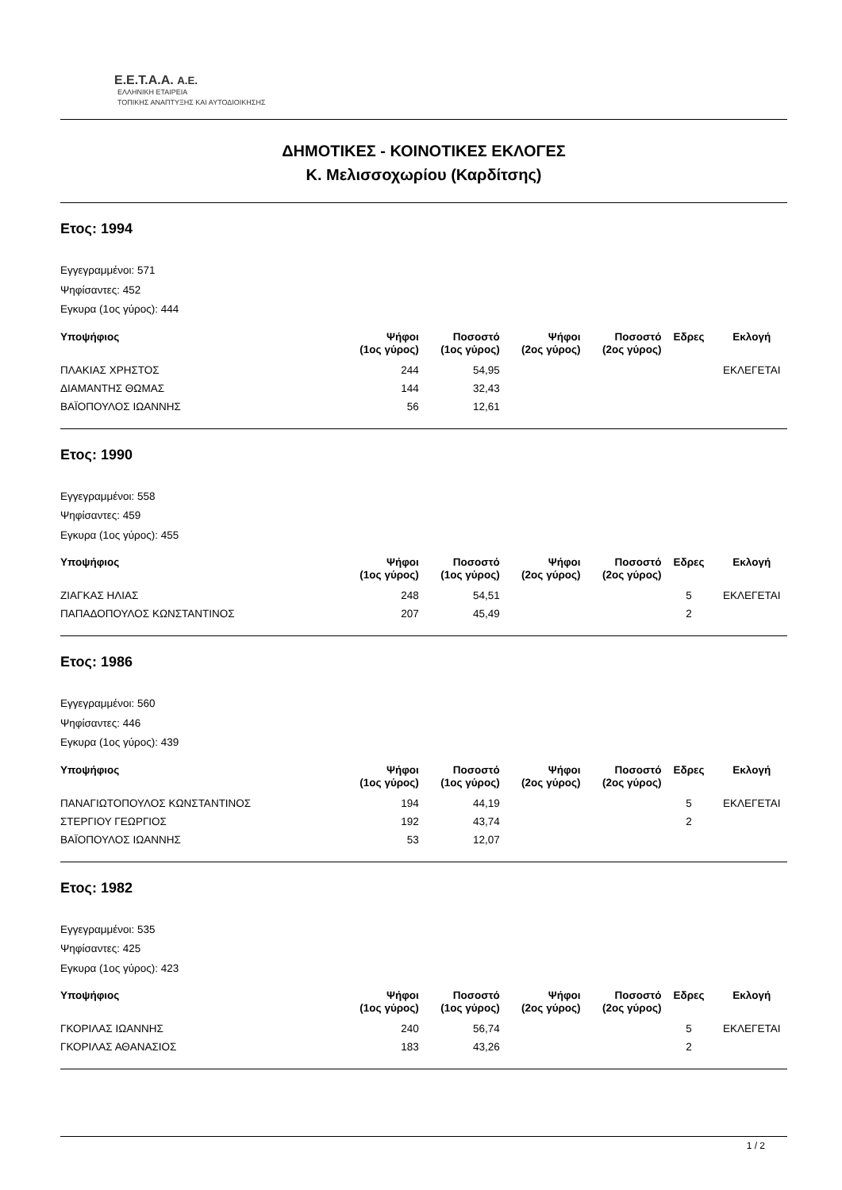E.E.T.A.A. A.E.
ΕΛΛΗΝΙΚΗ ΕΤΑΙΡΕΙΑ
ΤΟΠΙΚΗΣ ΑΝΑΠΤΥΞΗΣ ΚΑΙ ΑΥΤΟΔΙΟΙΚΗΣΗΣ
ΔΗΜΟΤΙΚΕΣ - ΚΟΙΝΟΤΙΚΕΣ ΕΚΛΟΓΕΣ
Κ. Μελισσοχωρίου (Καρδίτσης)
Ετος: 1994
Εγγεγραμμένοι: 571
Ψηφίσαντες: 452
Εγκυρα (1ος γύρος): 444
| Υποψήφιος | Ψήφοι (1ος γύρος) | Ποσοστό (1ος γύρος) | Ψήφοι (2ος γύρος) | Ποσοστό (2ος γύρος) | Εδρες | Εκλογή |
| --- | --- | --- | --- | --- | --- | --- |
| ΠΛΑΚΙΑΣ ΧΡΗΣΤΟΣ | 244 | 54,95 | | | | ΕΚΛΕΓΕΤΑΙ |
| ΔΙΑΜΑΝΤΗΣ ΘΩΜΑΣ | 144 | 32,43 | | | | |
| ΒΑΪΟΠΟΥΛΟΣ ΙΩΑΝΝΗΣ | 56 | 12,61 | | | | |
Ετος: 1990
Εγγεγραμμένοι: 558
Ψηφίσαντες: 459
Εγκυρα (1ος γύρος): 455
| Υποψήφιος | Ψήφοι (1ος γύρος) | Ποσοστό (1ος γύρος) | Ψήφοι (2ος γύρος) | Ποσοστό (2ος γύρος) | Εδρες | Εκλογή |
| --- | --- | --- | --- | --- | --- | --- |
| ΖΙΑΓΚΑΣ ΗΛΙΑΣ | 248 | 54,51 | | | 5 | ΕΚΛΕΓΕΤΑΙ |
| ΠΑΠΑΔΟΠΟΥΛΟΣ ΚΩΝΣΤΑΝΤΙΝΟΣ | 207 | 45,49 | | | 2 | |
Ετος: 1986
Εγγεγραμμένοι: 560
Ψηφίσαντες: 446
Εγκυρα (1ος γύρος): 439
| Υποψήφιος | Ψήφοι (1ος γύρος) | Ποσοστό (1ος γύρος) | Ψήφοι (2ος γύρος) | Ποσοστό (2ος γύρος) | Εδρες | Εκλογή |
| --- | --- | --- | --- | --- | --- | --- |
| ΠΑΝΑΓΙΩΤΟΠΟΥΛΟΣ ΚΩΝΣΤΑΝΤΙΝΟΣ | 194 | 44,19 | | | 5 | ΕΚΛΕΓΕΤΑΙ |
| ΣΤΕΡΓΙΟΥ ΓΕΩΡΓΙΟΣ | 192 | 43,74 | | | 2 | |
| ΒΑΪΟΠΟΥΛΟΣ ΙΩΑΝΝΗΣ | 53 | 12,07 | | | | |
Ετος: 1982
Εγγεγραμμένοι: 535
Ψηφίσαντες: 425
Εγκυρα (1ος γύρος): 423
| Υποψήφιος | Ψήφοι (1ος γύρος) | Ποσοστό (1ος γύρος) | Ψήφοι (2ος γύρος) | Ποσοστό (2ος γύρος) | Εδρες | Εκλογή |
| --- | --- | --- | --- | --- | --- | --- |
| ΓΚΟΡΙΛΑΣ ΙΩΑΝΝΗΣ | 240 | 56,74 | | | 5 | ΕΚΛΕΓΕΤΑΙ |
| ΓΚΟΡΙΛΑΣ ΑΘΑΝΑΣΙΟΣ | 183 | 43,26 | | | 2 | |
1 / 2